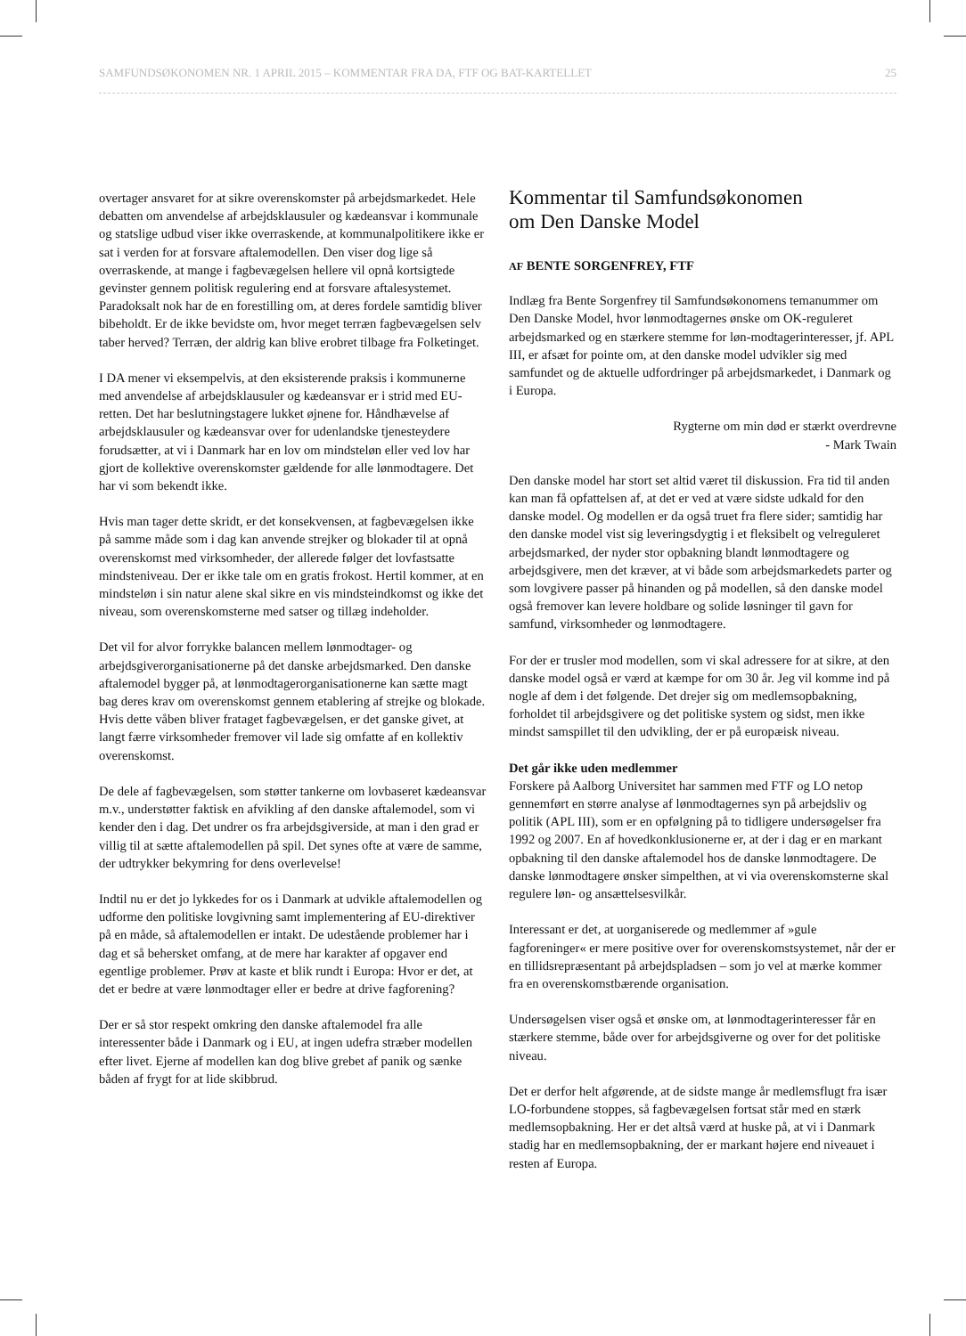SAMFUNDSØKONOMEN NR. 1 APRIL 2015 – KOMMENTAR FRA DA, FTF OG BAT-KARTELLET 25
overtager ansvaret for at sikre overenskomster på arbejdsmarkedet. Hele debatten om anvendelse af arbejdsklausuler og kædeansvar i kommunale og statslige udbud viser ikke overraskende, at kommunalpolitikere ikke er sat i verden for at forsvare aftalemodellen. Den viser dog lige så overraskende, at mange i fagbevægelsen hellere vil opnå kortsigtede gevinster gennem politisk regulering end at forsvare aftalesystemet. Paradoksalt nok har de en forestilling om, at deres fordele samtidig bliver bibeholdt. Er de ikke bevidste om, hvor meget terræn fagbevægelsen selv taber herved? Terræn, der aldrig kan blive erobret tilbage fra Folketinget.
I DA mener vi eksempelvis, at den eksisterende praksis i kommunerne med anvendelse af arbejdsklausuler og kædeansvar er i strid med EU-retten. Det har beslutningstagere lukket øjnene for. Håndhævelse af arbejdsklausuler og kædeansvar over for udenlandske tjenesteydere forudsætter, at vi i Danmark har en lov om mindsteløn eller ved lov har gjort de kollektive overenskomster gældende for alle lønmodtagere. Det har vi som bekendt ikke.
Hvis man tager dette skridt, er det konsekvensen, at fagbevægelsen ikke på samme måde som i dag kan anvende strejker og blokader til at opnå overenskomst med virksomheder, der allerede følger det lovfastsatte mindsteniveau. Der er ikke tale om en gratis frokost. Hertil kommer, at en mindsteløn i sin natur alene skal sikre en vis mindsteindkomst og ikke det niveau, som overenskomsterne med satser og tillæg indeholder.
Det vil for alvor forrykke balancen mellem lønmodtager- og arbejdsgiverorganisationerne på det danske arbejdsmarked. Den danske aftalemodel bygger på, at lønmodtagerorganisationerne kan sætte magt bag deres krav om overenskomst gennem etablering af strejke og blokade. Hvis dette våben bliver frataget fagbevægelsen, er det ganske givet, at langt færre virksomheder fremover vil lade sig omfatte af en kollektiv overenskomst.
De dele af fagbevægelsen, som støtter tankerne om lovbaseret kædeansvar m.v., understøtter faktisk en afvikling af den danske aftalemodel, som vi kender den i dag. Det undrer os fra arbejdsgiverside, at man i den grad er villig til at sætte aftalemodellen på spil. Det synes ofte at være de samme, der udtrykker bekymring for dens overlevelse!
Indtil nu er det jo lykkedes for os i Danmark at udvikle aftalemodellen og udforme den politiske lovgivning samt implementering af EU-direktiver på en måde, så aftalemodellen er intakt. De udestående problemer har i dag et så behersket omfang, at de mere har karakter af opgaver end egentlige problemer. Prøv at kaste et blik rundt i Europa: Hvor er det, at det er bedre at være lønmodtager eller er bedre at drive fagforening?
Der er så stor respekt omkring den danske aftalemodel fra alle interessenter både i Danmark og i EU, at ingen udefra stræber modellen efter livet. Ejerne af modellen kan dog blive grebet af panik og sænke båden af frygt for at lide skibbrud.
Kommentar til Samfundsøkonomen
om Den Danske Model
AF BENTE SORGENFREY, FTF
Indlæg fra Bente Sorgenfrey til Samfundsøkonomens temanummer om Den Danske Model, hvor lønmodtagernes ønske om OK-reguleret arbejdsmarked og en stærkere stemme for løn-modtagerinteresser, jf. APL III, er afsæt for pointe om, at den danske model udvikler sig med samfundet og de aktuelle udfordringer på arbejdsmarkedet, i Danmark og i Europa.
Rygterne om min død er stærkt overdrevne
- Mark Twain
Den danske model har stort set altid været til diskussion. Fra tid til anden kan man få opfattelsen af, at det er ved at være sidste udkald for den danske model. Og modellen er da også truet fra flere sider; samtidig har den danske model vist sig leveringsdygtig i et fleksibelt og velreguleret arbejdsmarked, der nyder stor opbakning blandt lønmodtagere og arbejdsgivere, men det kræver, at vi både som arbejdsmarkedets parter og som lovgivere passer på hinanden og på modellen, så den danske model også fremover kan levere holdbare og solide løsninger til gavn for samfund, virksomheder og lønmodtagere.
For der er trusler mod modellen, som vi skal adressere for at sikre, at den danske model også er værd at kæmpe for om 30 år. Jeg vil komme ind på nogle af dem i det følgende. Det drejer sig om medlemsopbakning, forholdet til arbejdsgivere og det politiske system og sidst, men ikke mindst samspillet til den udvikling, der er på europæisk niveau.
Det går ikke uden medlemmer
Forskere på Aalborg Universitet har sammen med FTF og LO netop gennemført en større analyse af lønmodtagernes syn på arbejdsliv og politik (APL III), som er en opfølgning på to tidligere undersøgelser fra 1992 og 2007. En af hovedkonklusionerne er, at der i dag er en markant opbakning til den danske aftalemodel hos de danske lønmodtagere. De danske lønmodtagere ønsker simpelthen, at vi via overenskomsterne skal regulere løn- og ansættelsesvilkår.
Interessant er det, at uorganiserede og medlemmer af »gule fagforeninger« er mere positive over for overenskomstsystemet, når der er en tillidsrepræsentant på arbejdspladsen – som jo vel at mærke kommer fra en overenskomstbærende organisation.
Undersøgelsen viser også et ønske om, at lønmodtagerinteresser får en stærkere stemme, både over for arbejdsgiverne og over for det politiske niveau.
Det er derfor helt afgørende, at de sidste mange år medlemsflugt fra især LO-forbundene stoppes, så fagbevægelsen fortsat står med en stærk medlemsopbakning. Her er det altså værd at huske på, at vi i Danmark stadig har en medlemsopbakning, der er markant højere end niveauet i resten af Europa.